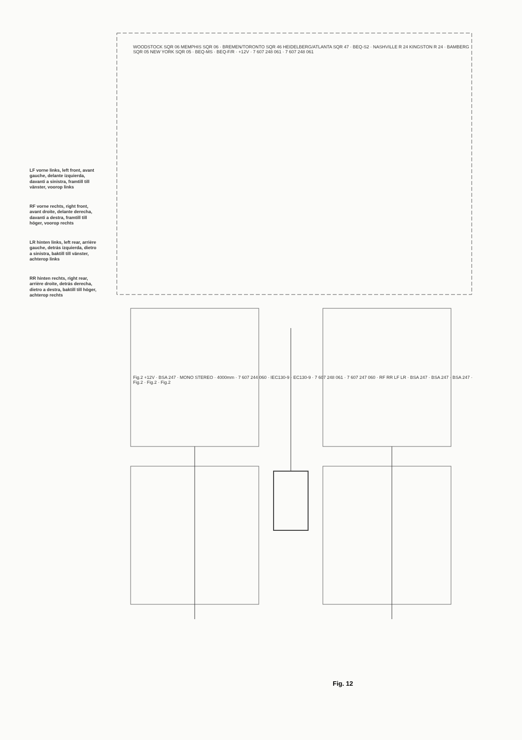LF vorne links, left front, avant gauche, delante izquierda, davanti a sinistra, framtill till vänster, voorop links
RF vorne rechts, right front, avant droite, delante derecha, davanti a destra, framtill till höger, voorop rechts
LR hinten links, left rear, arrière gauche, detrás izquierda, dietro a sinistra, baktill till vänster, achterop links
RR hinten rechts, right rear, arrière droite, detrás derecha, dietro a destra, baktill till höger, achterop rechts
WOODSTOCK SQR 06 MEMPHIS SQR 06 · BREMEN/TORONTO SQR 46 HEIDELBERG/ATLANTA SQR 47 · BEQ-S2 · NASHVILLE R 24 KINGSTON R 24 · BAMBERG SQR 05 NEW YORK SQR 05 · BEQ-MS · BEQ-F/R · +12V · 7 607 248 061 · 7 607 248 061
Fig.2 +12V · BSA 247 · MONO STEREO · 4000mm · 7 607 244 060 · IEC130-9 · EC130-9 · 7 607 248 061 · 7 607 247 060 · RF RR LF LR · BSA 247 · BSA 247 · BSA 247 · Fig.2 · Fig.2 · Fig.2
Fig. 12